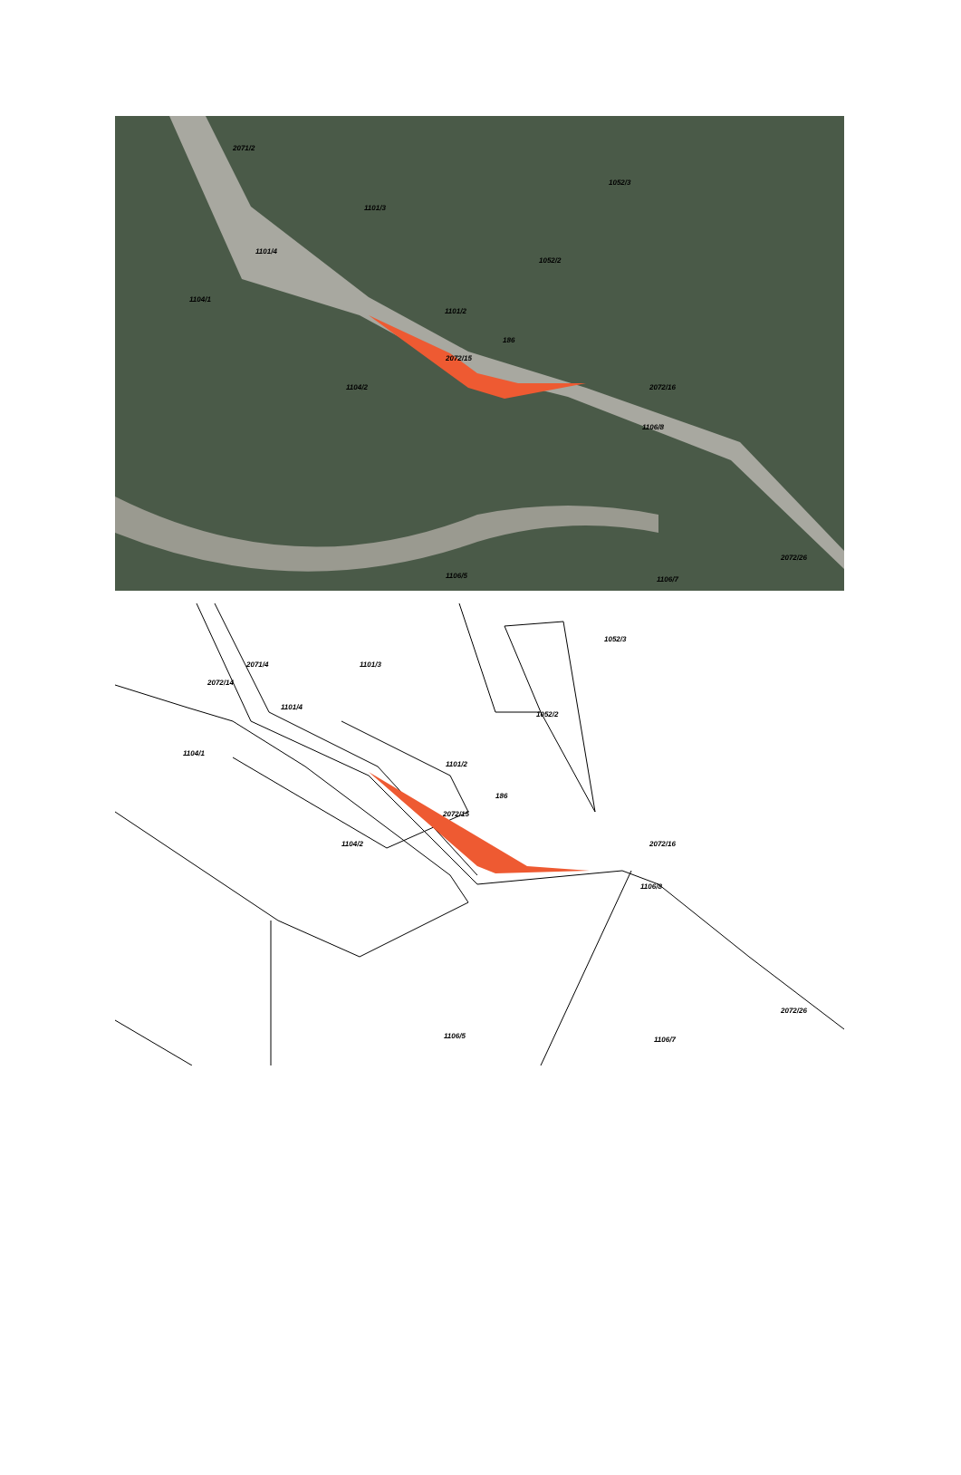2071/2
1101/3
1052/3
1101/4
1052/2
1104/1
1101/2
186
2072/15
1104/2
2072/16
1106/8
1106/5
1106/7
2072/26
1052/3
1101/3
2071/4
2072/14
1101/4
1052/2
1104/1
1101/2
186
2072/15
1104/2
2072/16
1106/8
1106/5
1106/7
2072/26